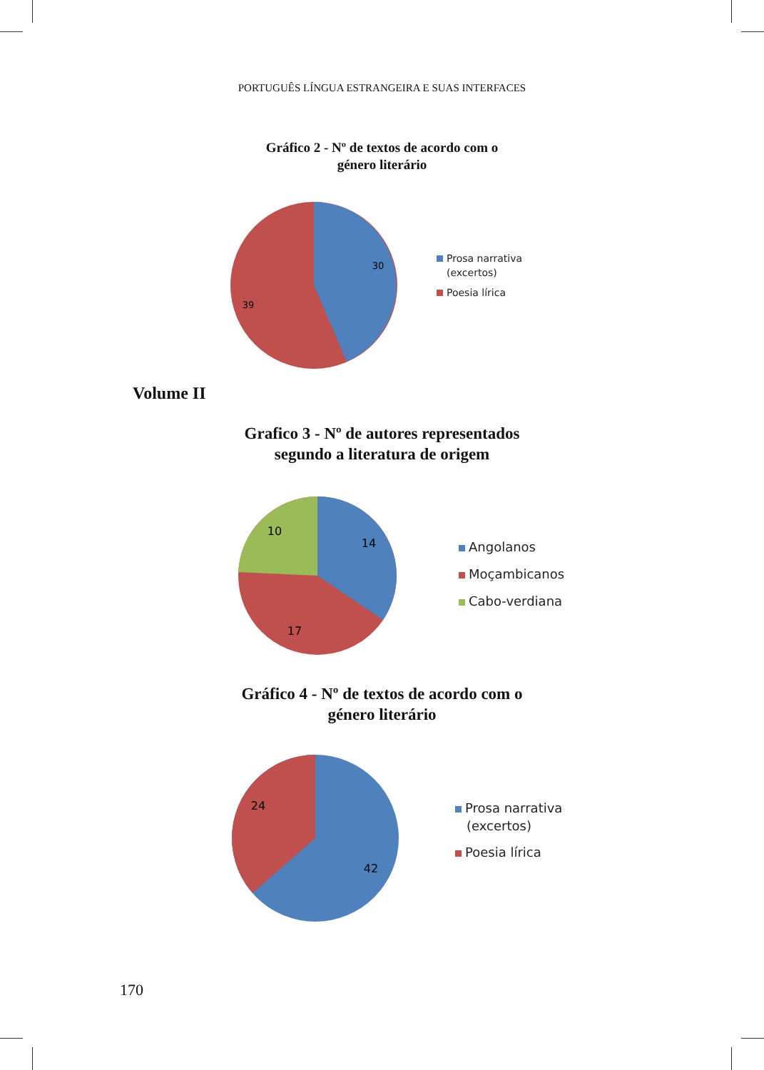PORTUGUÊS LÍNGUA ESTRANGEIRA E SUAS INTERFACES
Gráfico 2 - Nº de textos de acordo com o
género literário
30
39
Prosa narrativa
(excertos)
Poesia lírica
Volume II
Grafico 3 - Nº de autores representados
segundo a literatura de origem
14
10
17
Angolanos
Moçambicanos
Cabo-verdiana
Gráfico 4 - Nº de textos de acordo com o
género literário
24
42
Prosa narrativa
(excertos)
Poesia lírica
170